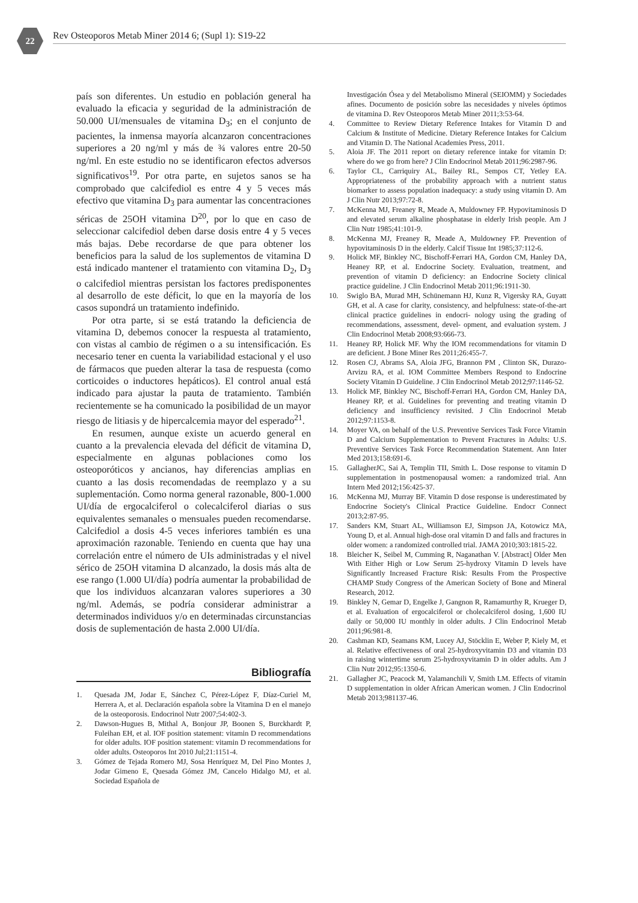22
Rev Osteoporos Metab Miner 2014 6; (Supl 1): S19-22
país son diferentes. Un estudio en población general ha evaluado la eficacia y seguridad de la administración de 50.000 UI/mensuales de vitamina D<sub>3</sub>; en el conjunto de pacientes, la inmensa mayoría alcanzaron concentraciones superiores a 20 ng/ml y más de ¾ valores entre 20-50 ng/ml. En este estudio no se identificaron efectos adversos significativos<sup>19</sup>. Por otra parte, en sujetos sanos se ha comprobado que calcifediol es entre 4 y 5 veces más efectivo que vitamina D<sub>3</sub> para aumentar las concentraciones séricas de 25OH vitamina D<sup>20</sup>, por lo que en caso de seleccionar calcifediol deben darse dosis entre 4 y 5 veces más bajas. Debe recordarse de que para obtener los beneficios para la salud de los suplementos de vitamina D está indicado mantener el tratamiento con vitamina D<sub>2</sub>, D<sub>3</sub> o calcifediol mientras persistan los factores predisponentes al desarrollo de este déficit, lo que en la mayoría de los casos supondrá un tratamiento indefinido.
Por otra parte, si se está tratando la deficiencia de vitamina D, debemos conocer la respuesta al tratamiento, con vistas al cambio de régimen o a su intensificación. Es necesario tener en cuenta la variabilidad estacional y el uso de fármacos que pueden alterar la tasa de respuesta (como corticoides o inductores hepáticos). El control anual está indicado para ajustar la pauta de tratamiento. También recientemente se ha comunicado la posibilidad de un mayor riesgo de litiasis y de hipercalcemia mayor del esperado<sup>21</sup>.
En resumen, aunque existe un acuerdo general en cuanto a la prevalencia elevada del déficit de vitamina D, especialmente en algunas poblaciones como los osteoporóticos y ancianos, hay diferencias amplias en cuanto a las dosis recomendadas de reemplazo y a su suplementación. Como norma general razonable, 800-1.000 UI/día de ergocalciferol o colecalciferol diarias o sus equivalentes semanales o mensuales pueden recomendarse. Calcifediol a dosis 4-5 veces inferiores también es una aproximación razonable. Teniendo en cuenta que hay una correlación entre el número de UIs administradas y el nivel sérico de 25OH vitamina D alcanzado, la dosis más alta de ese rango (1.000 UI/día) podría aumentar la probabilidad de que los individuos alcanzaran valores superiores a 30 ng/ml. Además, se podría considerar administrar a determinados individuos y/o en determinadas circunstancias dosis de suplementación de hasta 2.000 UI/día.
Bibliografía
1. Quesada JM, Jodar E, Sánchez C, Pérez-López F, Díaz-Curiel M, Herrera A, et al. Declaración española sobre la Vitamina D en el manejo de la osteoporosis. Endocrinol Nutr 2007;54:402-3.
2. Dawson-Hugues B, Mithal A, Bonjour JP, Boonen S, Burckhardt P, Fuleihan EH, et al. IOF position statement: vitamin D recommendations for older adults. IOF position statement: vitamin D recommendations for older adults. Osteoporos Int 2010 Jul;21:1151-4.
3. Gómez de Tejada Romero MJ, Sosa Henríquez M, Del Pino Montes J, Jodar Gimeno E, Quesada Gómez JM, Cancelo Hidalgo MJ, et al. Sociedad Española de
Investigación Ósea y del Metabolismo Mineral (SEIOMM) y Sociedades afines. Documento de posición sobre las necesidades y niveles óptimos de vitamina D. Rev Osteoporos Metab Miner 2011;3:53-64.
4. Committee to Review Dietary Reference Intakes for Vitamin D and Calcium & Institute of Medicine. Dietary Reference Intakes for Calcium and Vitamin D. The National Academies Press, 2011.
5. Aloia JF. The 2011 report on dietary reference intake for vitamin D: where do we go from here? J Clin Endocrinol Metab 2011;96:2987-96.
6. Taylor CL, Carriquiry AL, Bailey RL, Sempos CT, Yetley EA. Appropriateness of the probability approach with a nutrient status biomarker to assess population inadequacy: a study using vitamin D. Am J Clin Nutr 2013;97:72-8.
7. McKenna MJ, Freaney R, Meade A, Muldowney FP. Hypovitaminosis D and elevated serum alkaline phosphatase in elderly Irish people. Am J Clin Nutr 1985;41:101-9.
8. McKenna MJ, Freaney R, Meade A, Muldowney FP. Prevention of hypovitaminosis D in the elderly. Calcif Tissue Int 1985;37:112-6.
9. Holick MF, Binkley NC, Bischoff-Ferrari HA, Gordon CM, Hanley DA, Heaney RP, et al. Endocrine Society. Evaluation, treatment, and prevention of vitamin D deficiency: an Endocrine Society clinical practice guideline. J Clin Endocrinol Metab 2011;96:1911-30.
10. Swiglo BA, Murad MH, Schünemann HJ, Kunz R, Vigersky RA, Guyatt GH, et al. A case for clarity, consistency, and helpfulness: state-of-the-art clinical practice guidelines in endocri- nology using the grading of recommendations, assessment, devel- opment, and evaluation system. J Clin Endocrinol Metab 2008;93:666-73.
11. Heaney RP, Holick MF. Why the IOM recommendations for vitamin D are deficient. J Bone Miner Res 2011;26:455-7.
12. Rosen CJ, Abrams SA, Aloia JFG, Brannon PM , Clinton SK, Durazo-Arvizu RA, et al. IOM Committee Members Respond to Endocrine Society Vitamin D Guideline. J Clin Endocrinol Metab 2012;97:1146-52.
13. Holick MF, Binkley NC, Bischoff-Ferrari HA, Gordon CM, Hanley DA, Heaney RP, et al. Guidelines for preventing and treating vitamin D deficiency and insufficiency revisited. J Clin Endocrinol Metab 2012;97:1153-8.
14. Moyer VA, on behalf of the U.S. Preventive Services Task Force Vitamin D and Calcium Supplementation to Prevent Fractures in Adults: U.S. Preventive Services Task Force Recommendation Statement. Ann Inter Med 2013;158:691-6.
15. GallagherJC, Sai A, Templin TII, Smith L. Dose response to vitamin D supplementation in postmenopausal women: a randomized trial. Ann Intern Med 2012;156:425-37.
16. McKenna MJ, Murray BF. Vitamin D dose response is underestimated by Endocrine Society's Clinical Practice Guideline. Endocr Connect 2013;2:87-95.
17. Sanders KM, Stuart AL, Williamson EJ, Simpson JA, Kotowicz MA, Young D, et al. Annual high-dose oral vitamin D and falls and fractures in older women: a randomized controlled trial. JAMA 2010;303:1815-22.
18. Bleicher K, Seibel M, Cumming R, Naganathan V. [Abstract] Older Men With Either High or Low Serum 25-hydroxy Vitamin D levels have Significantly Increased Fracture Risk: Results From the Prospective CHAMP Study Congress of the American Society of Bone and Mineral Research, 2012.
19. Binkley N, Gemar D, Engelke J, Gangnon R, Ramamurthy R, Krueger D, et al. Evaluation of ergocalciferol or cholecalciferol dosing, 1,600 IU daily or 50,000 IU monthly in older adults. J Clin Endocrinol Metab 2011;96:981-8.
20. Cashman KD, Seamans KM, Lucey AJ, Stöcklin E, Weber P, Kiely M, et al. Relative effectiveness of oral 25-hydroxyvitamin D3 and vitamin D3 in raising wintertime serum 25-hydroxyvitamin D in older adults. Am J Clin Nutr 2012;95:1350-6.
21. Gallagher JC, Peacock M, Yalamanchili V, Smith LM. Effects of vitamin D supplementation in older African American women. J Clin Endocrinol Metab 2013;981137-46.